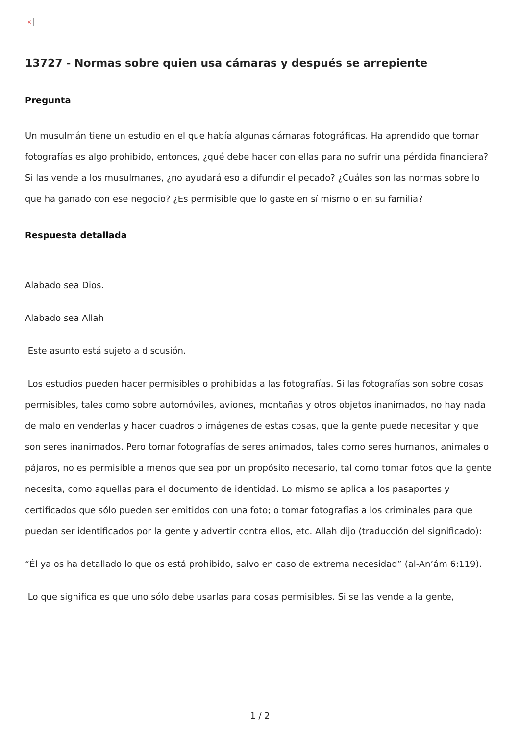×
13727 - Normas sobre quien usa cámaras y después se arrepiente
Pregunta
Un musulmán tiene un estudio en el que había algunas cámaras fotográficas. Ha aprendido que tomar fotografías es algo prohibido, entonces, ¿qué debe hacer con ellas para no sufrir una pérdida financiera? Si las vende a los musulmanes, ¿no ayudará eso a difundir el pecado? ¿Cuáles son las normas sobre lo que ha ganado con ese negocio? ¿Es permisible que lo gaste en sí mismo o en su familia?
Respuesta detallada
Alabado sea Dios.
Alabado sea Allah
Este asunto está sujeto a discusión.
Los estudios pueden hacer permisibles o prohibidas a las fotografías. Si las fotografías son sobre cosas permisibles, tales como sobre automóviles, aviones, montañas y otros objetos inanimados, no hay nada de malo en venderlas y hacer cuadros o imágenes de estas cosas, que la gente puede necesitar y que son seres inanimados. Pero tomar fotografías de seres animados, tales como seres humanos, animales o pájaros, no es permisible a menos que sea por un propósito necesario, tal como tomar fotos que la gente necesita, como aquellas para el documento de identidad. Lo mismo se aplica a los pasaportes y certificados que sólo pueden ser emitidos con una foto; o tomar fotografías a los criminales para que puedan ser identificados por la gente y advertir contra ellos, etc. Allah dijo (traducción del significado):
“Él ya os ha detallado lo que os está prohibido, salvo en caso de extrema necesidad” (al-An’ám 6:119).
Lo que significa es que uno sólo debe usarlas para cosas permisibles. Si se las vende a la gente,
1 / 2